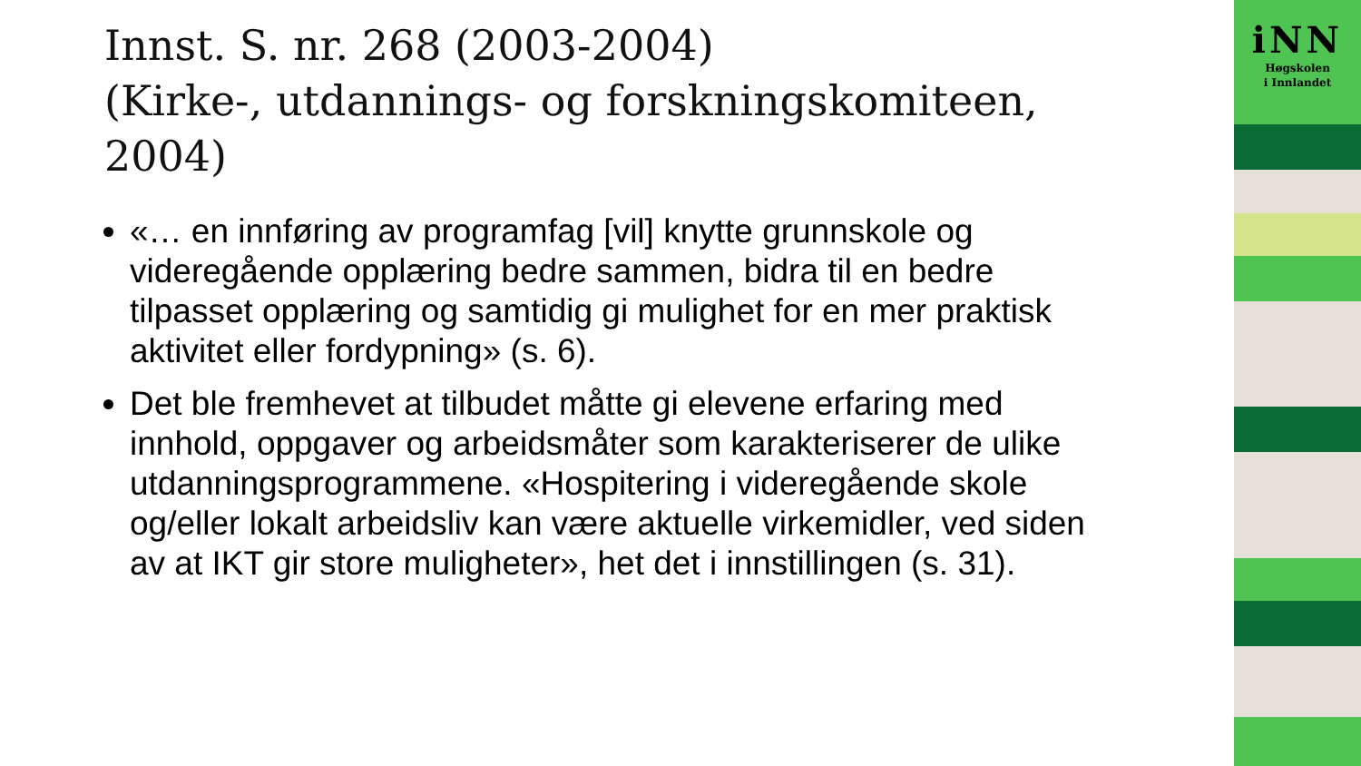Innst. S. nr. 268 (2003-2004)
(Kirke-, utdannings- og forskningskomiteen, 2004)
«… en innføring av programfag [vil] knytte grunnskole og videregående opplæring bedre sammen, bidra til en bedre tilpasset opplæring og samtidig gi mulighet for en mer praktisk aktivitet eller fordypning» (s. 6).
Det ble fremhevet at tilbudet måtte gi elevene erfaring med innhold, oppgaver og arbeidsmåter som karakteriserer de ulike utdanningsprogrammene. «Hospitering i videregående skole og/eller lokalt arbeidsliv kan være aktuelle virkemidler, ved siden av at IKT gir store muligheter», het det i innstillingen (s. 31).
iNN
Høgskolen
i Innlandet